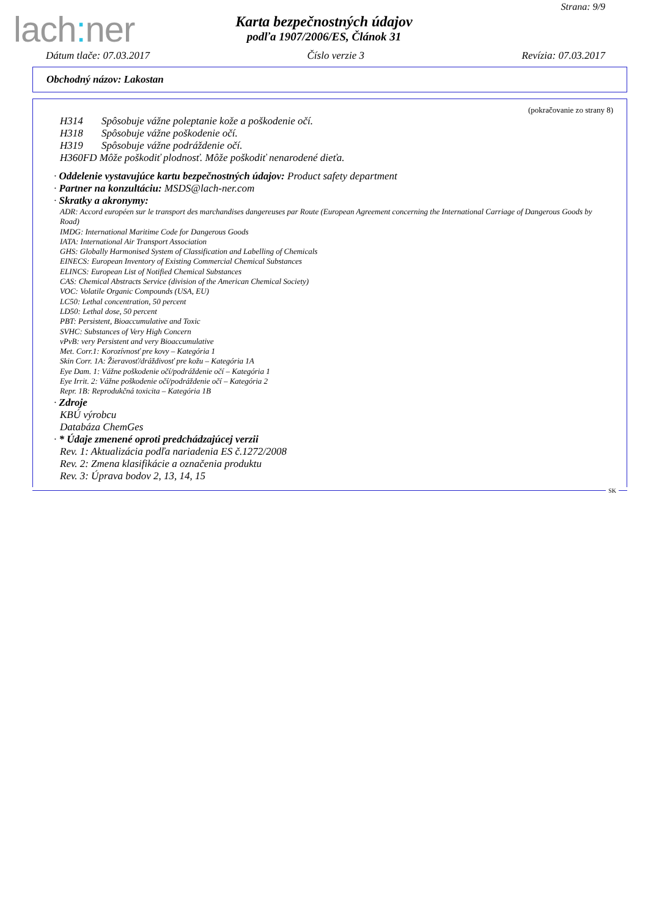Strana: 9/9
lach: ner
Karta bezpečnostných údajov
podľa 1907/2006/ES, Článok 31
Dátum tlače: 07.03.2017 Číslo verzie 3 Revízia: 07.03.2017
Obchodný názov: Lakostan
(pokračovanie zo strany 8)
H314 Spôsobuje vážne poleptanie kože a poškodenie očí.
H318 Spôsobuje vážne poškodenie očí.
H319 Spôsobuje vážne podráždenie očí.
H360FD Môže poškodiť plodnosť. Môže poškodiť nenarodené dieťa.
· Oddelenie vystavujúce kartu bezpečnostných údajov: Product safety department
· Partner na konzultáciu: MSDS@lach-ner.com
· Skratky a akronymy:
ADR: Accord européen sur le transport des marchandises dangereuses par Route (European Agreement concerning the International Carriage of Dangerous Goods by Road)
IMDG: International Maritime Code for Dangerous Goods
IATA: International Air Transport Association
GHS: Globally Harmonised System of Classification and Labelling of Chemicals
EINECS: European Inventory of Existing Commercial Chemical Substances
ELINCS: European List of Notified Chemical Substances
CAS: Chemical Abstracts Service (division of the American Chemical Society)
VOC: Volatile Organic Compounds (USA, EU)
LC50: Lethal concentration, 50 percent
LD50: Lethal dose, 50 percent
PBT: Persistent, Bioaccumulative and Toxic
SVHC: Substances of Very High Concern
vPvB: very Persistent and very Bioaccumulative
Met. Corr.1: Korozívnosť pre kovy – Kategória 1
Skin Corr. 1A: Žieravosť/dráždivosť pre kožu – Kategória 1A
Eye Dam. 1: Vážne poškodenie očí/podráždenie očí – Kategória 1
Eye Irrit. 2: Vážne poškodenie očí/podráždenie očí – Kategória 2
Repr. 1B: Reprodukčná toxicita – Kategória 1B
· Zdroje
KBÚ výrobcu
Databáza ChemGes
· * Údaje zmenené oproti predchádzajúcej verzii
Rev. 1: Aktualizácia podľa nariadenia ES č.1272/2008
Rev. 2: Zmena klasifikácie a označenia produktu
Rev. 3: Úprava bodov 2, 13, 14, 15
SK